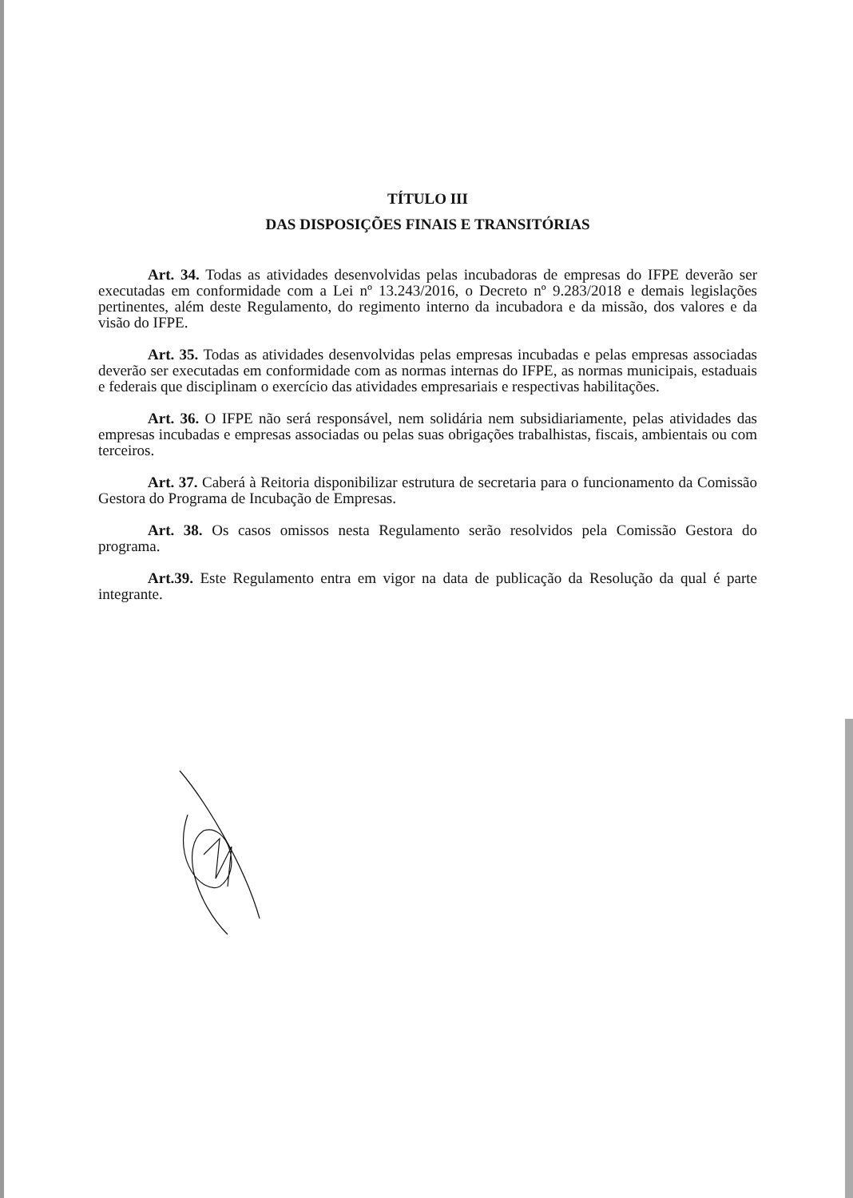TÍTULO III
DAS DISPOSIÇÕES FINAIS E TRANSITÓRIAS
Art. 34. Todas as atividades desenvolvidas pelas incubadoras de empresas do IFPE deverão ser executadas em conformidade com a Lei nº 13.243/2016, o Decreto nº 9.283/2018 e demais legislações pertinentes, além deste Regulamento, do regimento interno da incubadora e da missão, dos valores e da visão do IFPE.
Art. 35. Todas as atividades desenvolvidas pelas empresas incubadas e pelas empresas associadas deverão ser executadas em conformidade com as normas internas do IFPE, as normas municipais, estaduais e federais que disciplinam o exercício das atividades empresariais e respectivas habilitações.
Art. 36. O IFPE não será responsável, nem solidária nem subsidiariamente, pelas atividades das empresas incubadas e empresas associadas ou pelas suas obrigações trabalhistas, fiscais, ambientais ou com terceiros.
Art. 37. Caberá à Reitoria disponibilizar estrutura de secretaria para o funcionamento da Comissão Gestora do Programa de Incubação de Empresas.
Art. 38. Os casos omissos nesta Regulamento serão resolvidos pela Comissão Gestora do programa.
Art.39. Este Regulamento entra em vigor na data de publicação da Resolução da qual é parte integrante.